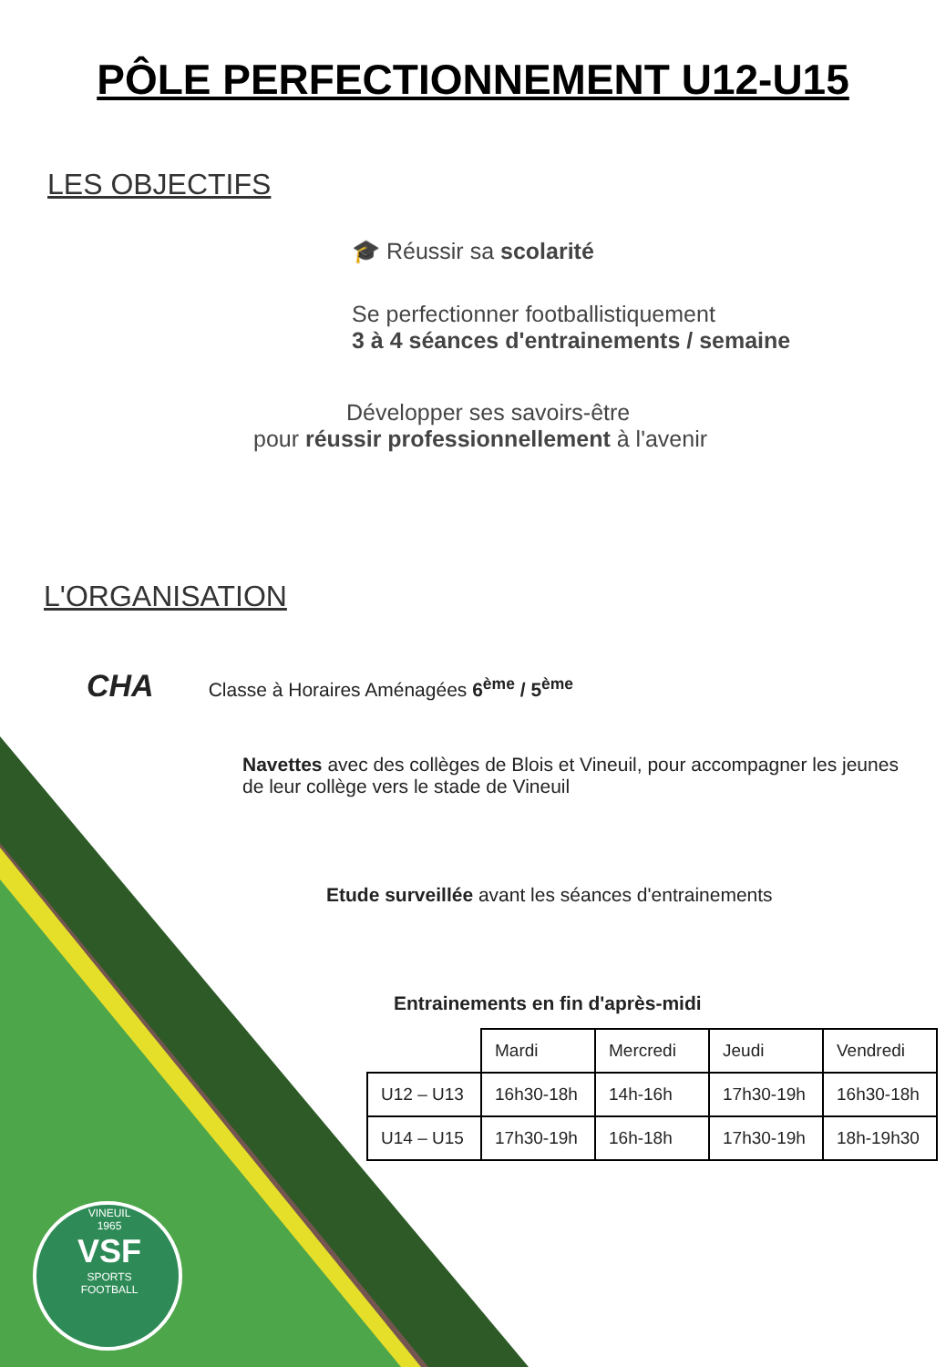PÔLE PERFECTIONNEMENT U12-U15
LES OBJECTIFS
🎓 Réussir sa scolarité
Se perfectionner footballistiquement
3 à 4 séances d'entrainements / semaine
Développer ses savoirs-être
pour réussir professionnellement à l'avenir
L'ORGANISATION
CHA Classe à Horaires Aménagées 6<sup>ème</sup> / 5<sup>ème</sup>
Navettes avec des collèges de Blois et Vineuil, pour accompagner les jeunes de leur collège vers le stade de Vineuil
Etude surveillée avant les séances d'entrainements
Entrainements en fin d'après-midi
| | Mardi | Mercredi | Jeudi | Vendredi |
| U12 – U13 | 16h30-18h | 14h-16h | 17h30-19h | 16h30-18h |
| U14 – U15 | 17h30-19h | 16h-18h | 17h30-19h | 18h-19h30 |
VINEUIL
1965
VSF
SPORTS FOOTBALL